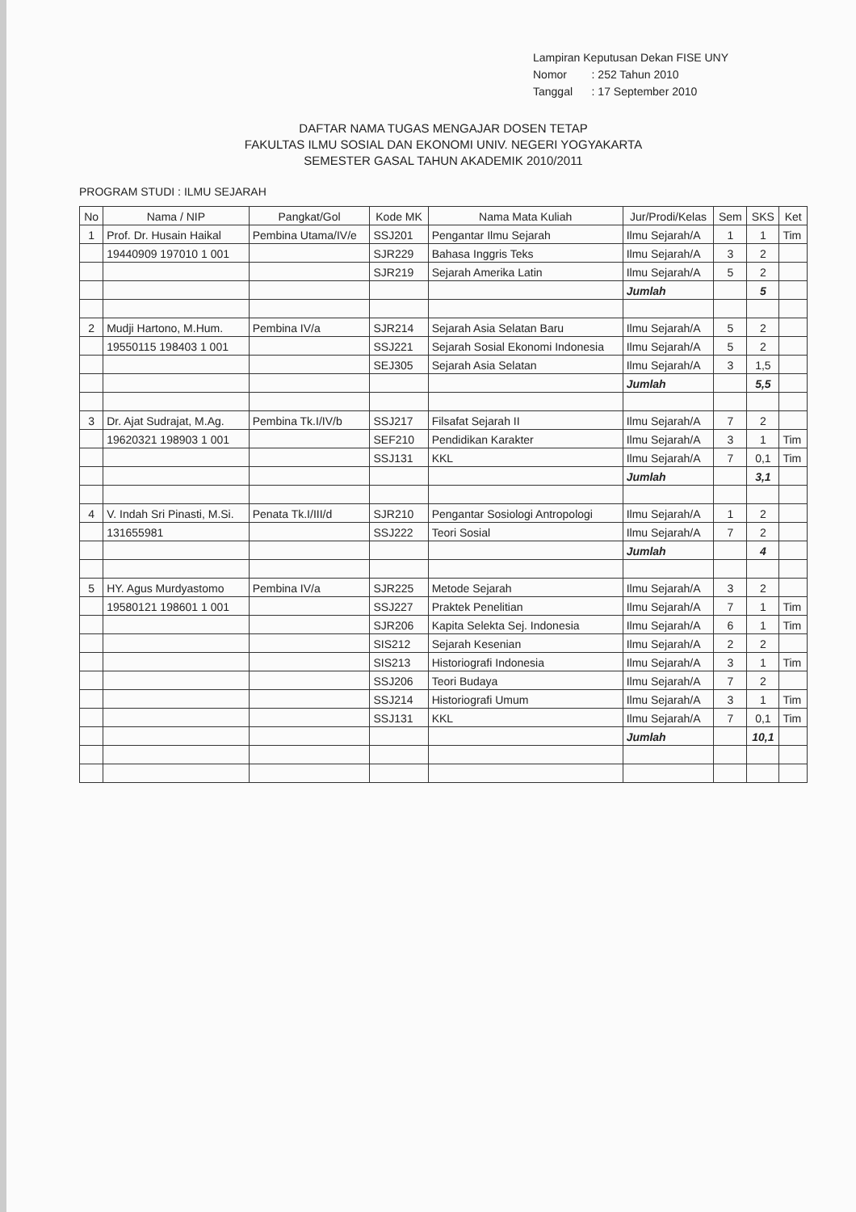| Lampiran Keputusan Dekan FISE UNY | |
| Nomor | : 252 Tahun 2010 |
| Tanggal | : 17 September 2010 |
DAFTAR NAMA TUGAS MENGAJAR DOSEN TETAP
FAKULTAS ILMU SOSIAL DAN EKONOMI UNIV. NEGERI YOGYAKARTA
SEMESTER GASAL TAHUN AKADEMIK 2010/2011
PROGRAM STUDI : ILMU SEJARAH
| No | Nama / NIP | Pangkat/Gol | Kode MK | Nama Mata Kuliah | Jur/Prodi/Kelas | Sem | SKS | Ket |
| --- | --- | --- | --- | --- | --- | --- | --- | --- |
| 1 | Prof. Dr. Husain Haikal | Pembina Utama/IV/e | SSJ201 | Pengantar Ilmu Sejarah | Ilmu Sejarah/A | 1 | 1 | Tim |
| | 19440909 197010 1 001 | | SJR229 | Bahasa Inggris Teks | Ilmu Sejarah/A | 3 | 2 | |
| | | | SJR219 | Sejarah Amerika Latin | Ilmu Sejarah/A | 5 | 2 | |
| | | | | | Jumlah | | 5 | |
| 2 | Mudji Hartono, M.Hum. | Pembina IV/a | SJR214 | Sejarah Asia Selatan Baru | Ilmu Sejarah/A | 5 | 2 | |
| | 19550115 198403 1 001 | | SSJ221 | Sejarah Sosial Ekonomi Indonesia | Ilmu Sejarah/A | 5 | 2 | |
| | | | SEJ305 | Sejarah Asia Selatan | Ilmu Sejarah/A | 3 | 1,5 | |
| | | | | | Jumlah | | 5,5 | |
| 3 | Dr. Ajat Sudrajat, M.Ag. | Pembina Tk.I/IV/b | SSJ217 | Filsafat Sejarah II | Ilmu Sejarah/A | 7 | 2 | |
| | 19620321 198903 1 001 | | SEF210 | Pendidikan Karakter | Ilmu Sejarah/A | 3 | 1 | Tim |
| | | | SSJ131 | KKL | Ilmu Sejarah/A | 7 | 0,1 | Tim |
| | | | | | Jumlah | | 3,1 | |
| 4 | V. Indah Sri Pinasti, M.Si. | Penata Tk.I/III/d | SJR210 | Pengantar Sosiologi Antropologi | Ilmu Sejarah/A | 1 | 2 | |
| | 131655981 | | SSJ222 | Teori Sosial | Ilmu Sejarah/A | 7 | 2 | |
| | | | | | Jumlah | | 4 | |
| 5 | HY. Agus Murdyastomo | Pembina IV/a | SJR225 | Metode Sejarah | Ilmu Sejarah/A | 3 | 2 | |
| | 19580121 198601 1 001 | | SSJ227 | Praktek Penelitian | Ilmu Sejarah/A | 7 | 1 | Tim |
| | | | SJR206 | Kapita Selekta Sej. Indonesia | Ilmu Sejarah/A | 6 | 1 | Tim |
| | | | SIS212 | Sejarah Kesenian | Ilmu Sejarah/A | 2 | 2 | |
| | | | SIS213 | Historiografi Indonesia | Ilmu Sejarah/A | 3 | 1 | Tim |
| | | | SSJ206 | Teori Budaya | Ilmu Sejarah/A | 7 | 2 | |
| | | | SSJ214 | Historiografi Umum | Ilmu Sejarah/A | 3 | 1 | Tim |
| | | | SSJ131 | KKL | Ilmu Sejarah/A | 7 | 0,1 | Tim |
| | | | | | Jumlah | | 10,1 | |